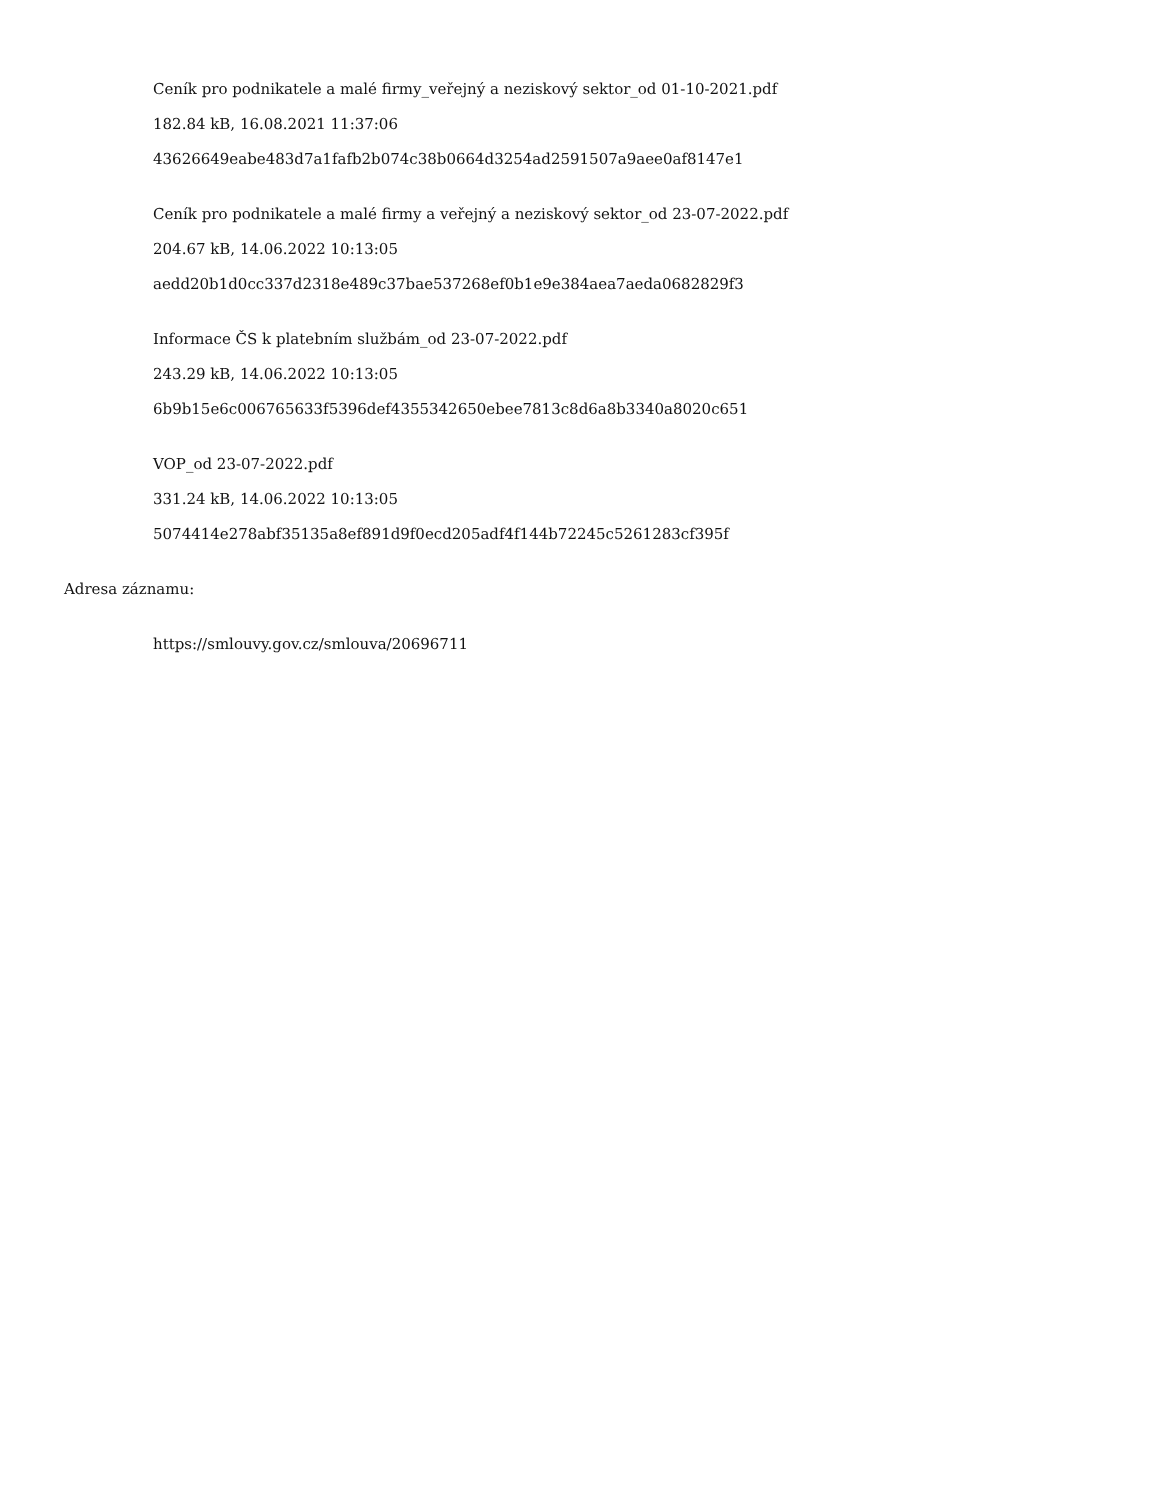Ceník pro podnikatele a malé firmy_veřejný a neziskový sektor_od 01-10-2021.pdf
182.84 kB, 16.08.2021 11:37:06
43626649eabe483d7a1fafb2b074c38b0664d3254ad2591507a9aee0af8147e1
Ceník pro podnikatele a malé firmy a veřejný a neziskový sektor_od 23-07-2022.pdf
204.67 kB, 14.06.2022 10:13:05
aedd20b1d0cc337d2318e489c37bae537268ef0b1e9e384aea7aeda0682829f3
Informace ČS k platebním službám_od 23-07-2022.pdf
243.29 kB, 14.06.2022 10:13:05
6b9b15e6c006765633f5396def4355342650ebee7813c8d6a8b3340a8020c651
VOP_od 23-07-2022.pdf
331.24 kB, 14.06.2022 10:13:05
5074414e278abf35135a8ef891d9f0ecd205adf4f144b72245c5261283cf395f
Adresa záznamu:
https://smlouvy.gov.cz/smlouva/20696711